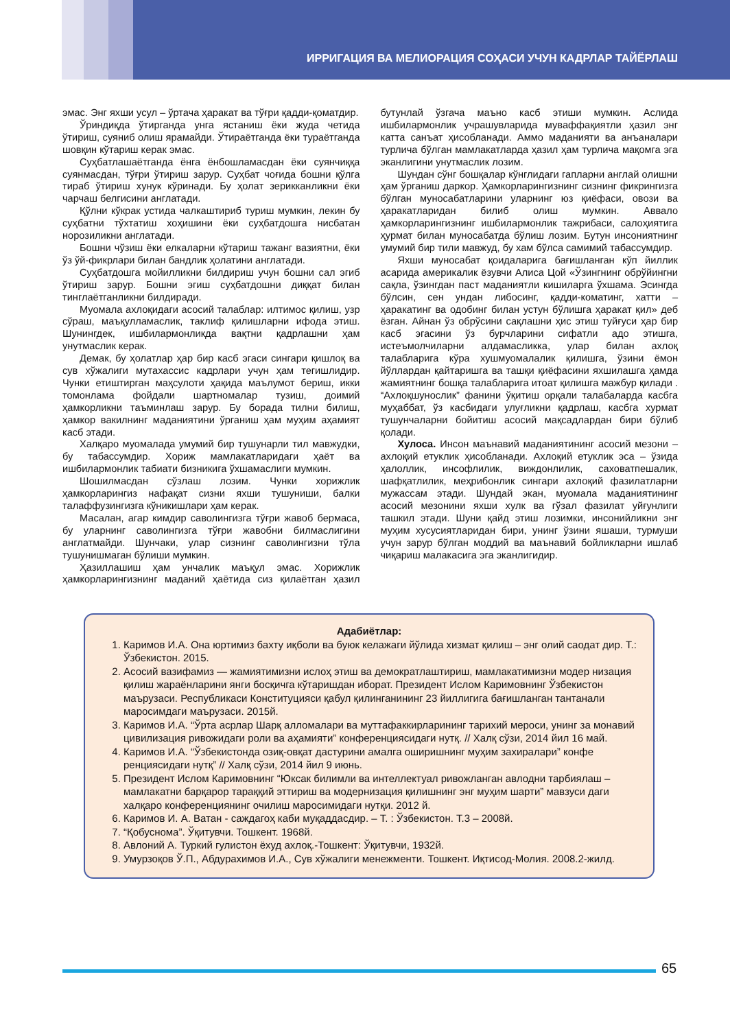ИРРИГАЦИЯ ВА МЕЛИОРАЦИЯ СОҲАСИ УЧУН КАДРЛАР ТАЙЁРЛАШ
эмас. Энг яхши усул – ўртача ҳаракат ва тўғри қадди-қоматдир.
Ўриндиқда ўтирганда унга ястаниш ёки жуда четида ўтириш, суяниб олиш ярамайди. Ўтираётганда ёки тураётганда шовқин кўтариш керак эмас.
Суҳбатлашаётганда ёнга ёнбошламасдан ёки суянчиққа суянмасдан, тўғри ўтириш зарур. Суҳбат чоғида бошни қўлга тираб ўтириш хунук кўринади. Бу ҳолат зерикканликни ёки чарчаш белгисини англатади.
Қўлни кўкрак устида чалкаштириб туриш мумкин, лекин бу суҳбатни тўхтатиш хоҳишини ёки суҳбатдошга нисбатан норозиликни англатади.
Бошни чўзиш ёки елкаларни кўтариш тажанг вазиятни, ёки ўз ўй-фикрлари билан бандлик ҳолатини англатади.
Суҳбатдошга мойилликни билдириш учун бошни сал эгиб ўтириш зарур. Бошни эгиш суҳбатдошни диққат билан тинглаётганликни билдиради.
Муомала ахлоқидаги асосий талаблар: илтимос қилиш, узр сўраш, маъқулламаслик, таклиф қилишларни ифода этиш. Шунингдек, ишбилармонликда вақтни қадрлашни ҳам унутмаслик керак.
Демак, бу ҳолатлар ҳар бир касб эгаси сингари қишлоқ ва сув хўжалиги мутахассис кадрлари учун ҳам тегишлидир. Чунки етиштирган маҳсулоти ҳақида маълумот бериш, икки томонлама фойдали шартномалар тузиш, доимий ҳамкорликни таъминлаш зарур. Бу борада тилни билиш, ҳамкор вакилнинг маданиятини ўрганиш ҳам муҳим аҳамият касб этади.
Халқаро муомалада умумий бир тушунарли тил мавжудки, бу табассумдир. Хориж мамлакатларидаги ҳаёт ва ишбилармонлик табиати бизникига ўхшамаслиги мумкин.
Шошилмасдан сўзлаш лозим. Чунки хорижлик ҳамкорларингиз нафақат сизни яхши тушуниши, балки талаффузингизга кўникишлари ҳам керак.
Масалан, агар кимдир саволингизга тўғри жавоб бермаса, бу уларнинг саволингизга тўғри жавобни билмаслигини англатмайди. Шунчаки, улар сизнинг саволингизни тўла тушунишмаган бўлиши мумкин.
Ҳазиллашиш ҳам унчалик маъқул эмас. Хорижлик ҳамкорларингизнинг маданий ҳаётида сиз қилаётган ҳазил бутунлай ўзгача маъно касб этиши мумкин. Аслида ишбилармонлик учрашувларида муваффақиятли ҳазил энг катта санъат ҳисобланади. Аммо маданияти ва анъаналари турлича бўлган мамлакатларда ҳазил ҳам турлича мақомга эга эканлигини унутмаслик лозим.
Шундан сўнг бошқалар кўнглидаги гапларни англай олишни ҳам ўрганиш даркор. Ҳамкорларингизнинг сизнинг фикрингизга бўлган муносабатларини уларнинг юз қиёфаси, овози ва ҳаракатларидан билиб олиш мумкин. Аввало ҳамкорларингизнинг ишбилармонлик тажрибаси, салоҳиятига ҳурмат билан муносабатда бўлиш лозим. Бутун инсониятнинг умумий бир тили мавжуд, бу хам бўлса самимий табассумдир.
Яхши муносабат қоидаларига бағишланган кўп йиллик асарида америкалик ёзувчи Алиса Цой «Ўзингнинг обрўйингни сақла, ўзингдан паст маданиятли кишиларга ўхшама. Эсингда бўлсин, сен ундан либосинг, қадди-коматинг, хатти – ҳаракатинг ва одобинг билан устун бўлишга ҳаракат қил» деб ёзган. Айнан ўз обрўсини сақлашни ҳис этиш туйғуси ҳар бир касб эгасини ўз бурчларини сифатли адо этишга, истеъмолчиларни алдамасликка, улар билан ахлоқ талабларига кўра хушмуомалалик қилишга, ўзини ёмон йўллардан қайтаришга ва ташқи қиёфасини яхшилашга ҳамда жамиятнинг бошқа талабларига итоат қилишга мажбур қилади . “Ахлоқшунослик” фанини ўқитиш орқали талабаларда касбга муҳаббат, ўз касбидаги улуғликни қадрлаш, касбга хурмат тушунчаларни бойитиш асосий мақсадлардан бири бўлиб қолади.
Хулоса. Инсон маънавий маданиятининг асосий мезони – ахлоқий етуклик ҳисобланади. Ахлоқий етуклик эса – ўзида ҳалоллик, инсофлилик, виждонлилик, саховатпешалик, шафқатлилик, меҳрибонлик сингари ахлоқий фазилатларни мужассам этади. Шундай экан, муомала маданиятининг асосий мезонини яхши хулк ва гўзал фазилат уйғунлиги ташкил этади. Шуни қайд этиш лозимки, инсонийликни энг муҳим хусусиятларидан бири, унинг ўзини яшаши, турмуши учун зарур бўлган моддий ва маънавий бойликларни ишлаб чиқариш малакасига эга эканлигидир.
Адабиётлар:
1. Каримов И.А. Она юртимиз бахту иқболи ва буюк келажаги йўлида хизмат қилиш – энг олий саодат дир. Т.: Ўзбекистон. 2015.
2. Асосий вазифамиз — жамиятимизни ислоҳ этиш ва демократлаштириш, мамлакатимизни модер низация қилиш жараёнларини янги босқичга кўтаришдан иборат. Президент Ислом Каримовнинг Ўзбекистон маърузаси. Республикаси Конституцияси қабул қилинганининг 23 йиллигига бағишланган тантанали маросимдаги маърузаси. 2015й.
3. Каримов И.А. “Ўрта асрлар Шарқ алломалари ва муттафаккирларининг тарихий мероси, унинг за монавий цивилизация ривожидаги роли ва аҳамияти” конференциясидаги нутқ. // Халқ сўзи, 2014 йил 16 май.
4. Каримов И.А. “Ўзбекистонда озиқ-овқат дастурини амалга оширишнинг муҳим захиралари” конфе ренциясидаги нутқ” // Халқ сўзи, 2014 йил 9 июнь.
5. Президент Ислом Каримовнинг “Юксак билимли ва интеллектуал ривожланган авлодни тарбиялаш – мамлакатни барқарор тараққий эттириш ва модернизация қилишнинг энг муҳим шарти” мавзуси даги халқаро конференциянинг очилиш маросимидаги нутқи. 2012 й.
6. Каримов И. А. Ватан - саждагоҳ каби муқаддасдир. – Т. : Ўзбекистон. Т.3 – 2008й.
7. “Қобуснома”. Ўқитувчи. Тошкент. 1968й.
8. Авлоний А. Туркий гулистон ёхуд ахлоқ.-Тошкент: Ўқитувчи, 1932й.
9. Умурзоқов Ў.П., Абдурахимов И.А., Сув хўжалиги менежменти. Тошкент. Иқтисод-Молия. 2008.2-жилд.
65